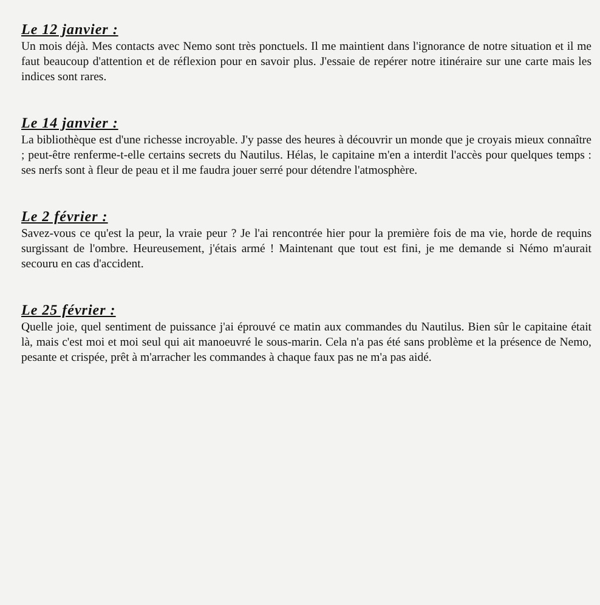Le 12 janvier :
Un mois déjà. Mes contacts avec Nemo sont très ponctuels. Il me maintient dans l'ignorance de notre situation et il me faut beaucoup d'attention et de réflexion pour en savoir plus. J'essaie de repérer notre itinéraire sur une carte mais les indices sont rares.
Le 14 janvier :
La bibliothèque est d'une richesse incroyable. J'y passe des heures à découvrir un monde que je croyais mieux connaître ; peut-être renferme-t-elle certains secrets du Nautilus. Hélas, le capitaine m'en a interdit l'accès pour quelques temps : ses nerfs sont à fleur de peau et il me faudra jouer serré pour détendre l'atmosphère.
Le 2 février :
Savez-vous ce qu'est la peur, la vraie peur ? Je l'ai rencontrée hier pour la première fois de ma vie, horde de requins surgissant de l'ombre. Heureusement, j'étais armé ! Maintenant que tout est fini, je me demande si Némo m'aurait secouru en cas d'accident.
Le 25 février :
Quelle joie, quel sentiment de puissance j'ai éprouvé ce matin aux commandes du Nautilus. Bien sûr le capitaine était là, mais c'est moi et moi seul qui ait manoeuvré le sous-marin. Cela n'a pas été sans problème et la présence de Nemo, pesante et crispée, prêt à m'arracher les commandes à chaque faux pas ne m'a pas aidé.